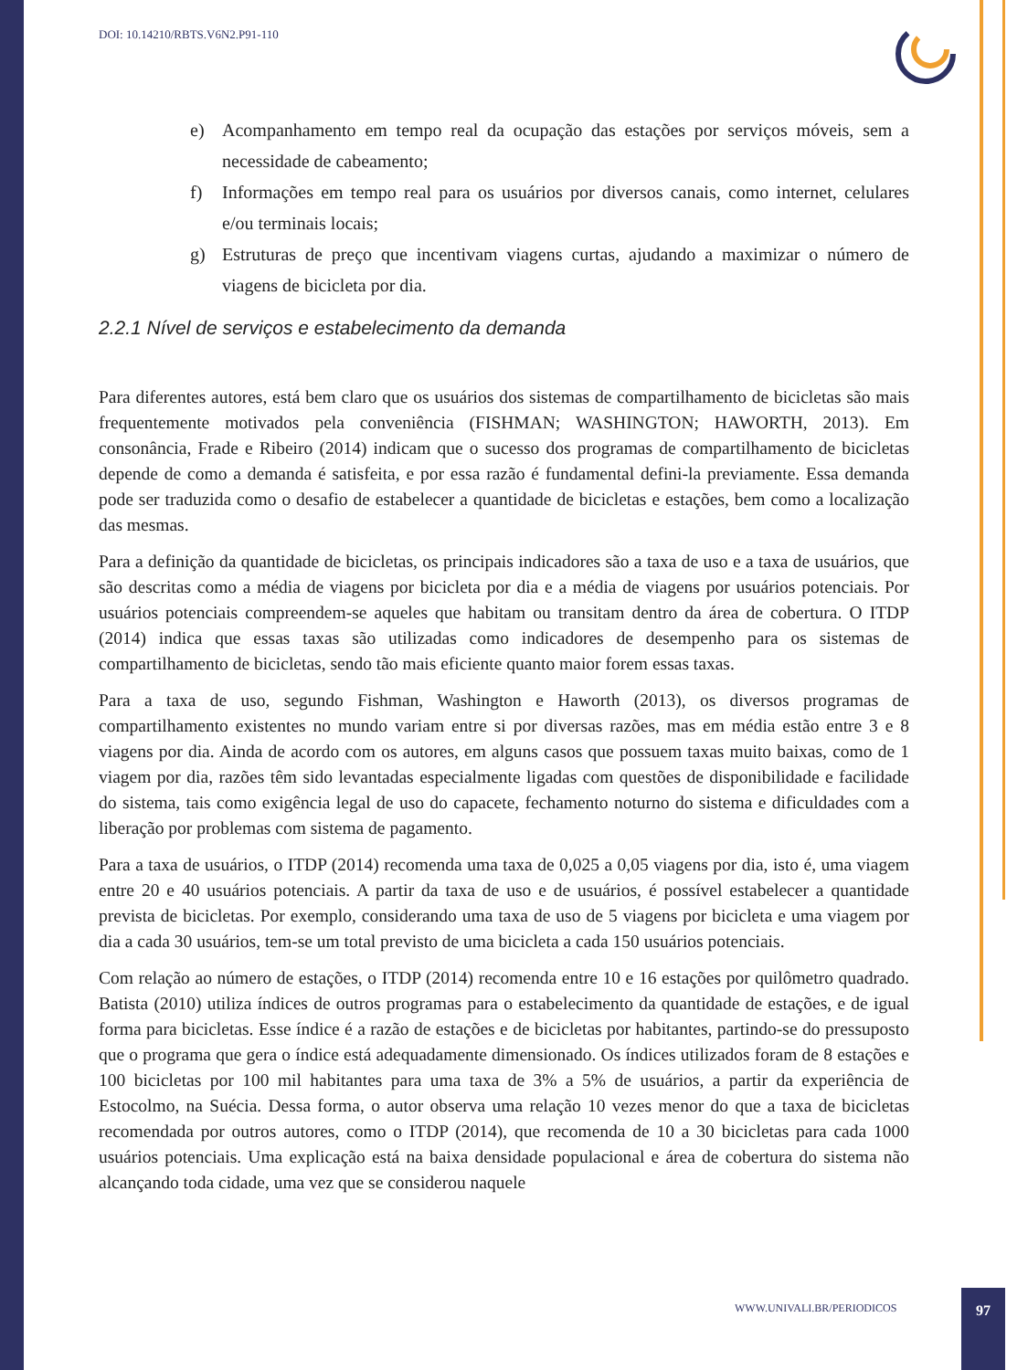DOI: 10.14210/RBTS.V6N2.P91-110
e) Acompanhamento em tempo real da ocupação das estações por serviços móveis, sem a necessidade de cabeamento;
f) Informações em tempo real para os usuários por diversos canais, como internet, celulares e/ou terminais locais;
g) Estruturas de preço que incentivam viagens curtas, ajudando a maximizar o número de viagens de bicicleta por dia.
2.2.1 Nível de serviços e estabelecimento da demanda
Para diferentes autores, está bem claro que os usuários dos sistemas de compartilhamento de bicicletas são mais frequentemente motivados pela conveniência (FISHMAN; WASHINGTON; HAWORTH, 2013). Em consonância, Frade e Ribeiro (2014) indicam que o sucesso dos programas de compartilhamento de bicicletas depende de como a demanda é satisfeita, e por essa razão é fundamental defini-la previamente. Essa demanda pode ser traduzida como o desafio de estabelecer a quantidade de bicicletas e estações, bem como a localização das mesmas.
Para a definição da quantidade de bicicletas, os principais indicadores são a taxa de uso e a taxa de usuários, que são descritas como a média de viagens por bicicleta por dia e a média de viagens por usuários potenciais. Por usuários potenciais compreendem-se aqueles que habitam ou transitam dentro da área de cobertura. O ITDP (2014) indica que essas taxas são utilizadas como indicadores de desempenho para os sistemas de compartilhamento de bicicletas, sendo tão mais eficiente quanto maior forem essas taxas.
Para a taxa de uso, segundo Fishman, Washington e Haworth (2013), os diversos programas de compartilhamento existentes no mundo variam entre si por diversas razões, mas em média estão entre 3 e 8 viagens por dia. Ainda de acordo com os autores, em alguns casos que possuem taxas muito baixas, como de 1 viagem por dia, razões têm sido levantadas especialmente ligadas com questões de disponibilidade e facilidade do sistema, tais como exigência legal de uso do capacete, fechamento noturno do sistema e dificuldades com a liberação por problemas com sistema de pagamento.
Para a taxa de usuários, o ITDP (2014) recomenda uma taxa de 0,025 a 0,05 viagens por dia, isto é, uma viagem entre 20 e 40 usuários potenciais. A partir da taxa de uso e de usuários, é possível estabelecer a quantidade prevista de bicicletas. Por exemplo, considerando uma taxa de uso de 5 viagens por bicicleta e uma viagem por dia a cada 30 usuários, tem-se um total previsto de uma bicicleta a cada 150 usuários potenciais.
Com relação ao número de estações, o ITDP (2014) recomenda entre 10 e 16 estações por quilômetro quadrado. Batista (2010) utiliza índices de outros programas para o estabelecimento da quantidade de estações, e de igual forma para bicicletas. Esse índice é a razão de estações e de bicicletas por habitantes, partindo-se do pressuposto que o programa que gera o índice está adequadamente dimensionado. Os índices utilizados foram de 8 estações e 100 bicicletas por 100 mil habitantes para uma taxa de 3% a 5% de usuários, a partir da experiência de Estocolmo, na Suécia. Dessa forma, o autor observa uma relação 10 vezes menor do que a taxa de bicicletas recomendada por outros autores, como o ITDP (2014), que recomenda de 10 a 30 bicicletas para cada 1000 usuários potenciais. Uma explicação está na baixa densidade populacional e área de cobertura do sistema não alcançando toda cidade, uma vez que se considerou naquele
WWW.UNIVALI.BR/PERIODICOS
97